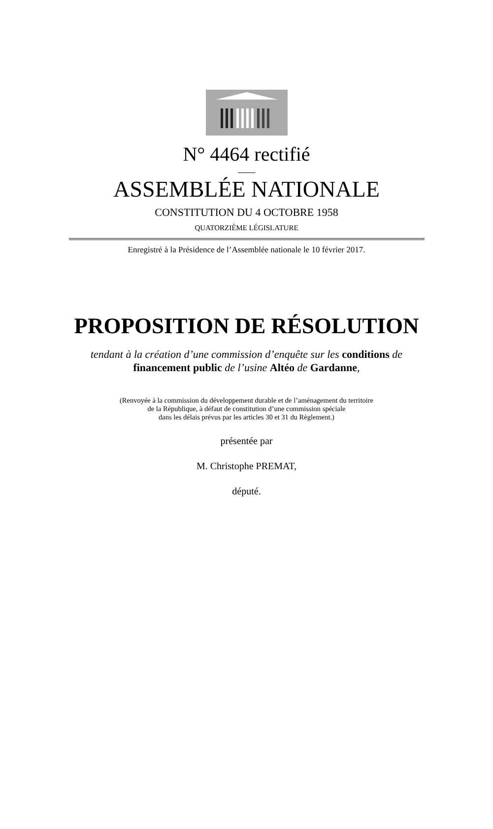N° 4464 rectifié
ASSEMBLÉE NATIONALE
CONSTITUTION DU 4 OCTOBRE 1958
QUATORZIÈME LÉGISLATURE
Enregistré à la Présidence de l’Assemblée nationale le 10 février 2017.
PROPOSITION DE RÉSOLUTION
tendant à la création d’une commission d’enquête sur les conditions de financement public de l’usine Altéo de Gardanne,
(Renvoyée à la commission du développement durable et de l’aménagement du territoire
de la République, à défaut de constitution d’une commission spéciale
dans les délais prévus par les articles 30 et 31 du Règlement.)
présentée par
M. Christophe PREMAT,
député.